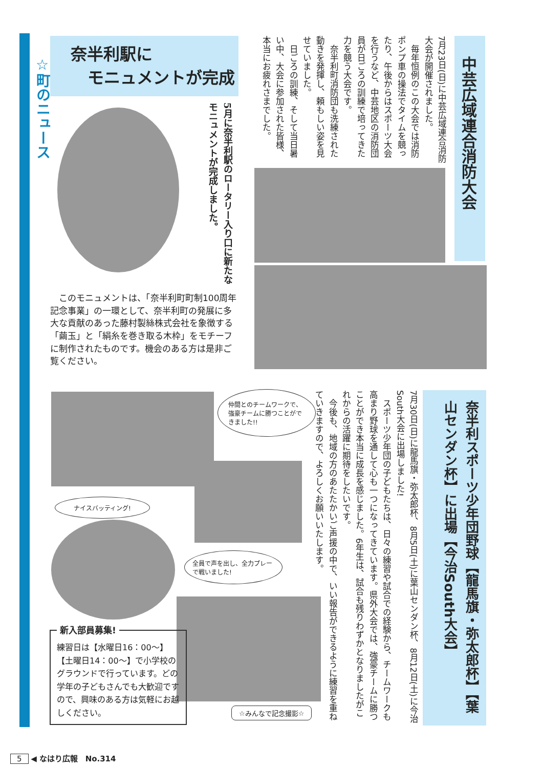☆町のニュース
奈半利駅に
モニュメントが完成
5月に奈半利駅のロータリー入り口に新たなモニュメントが完成しました。
　このモニュメントは、「奈半利町町制100周年記念事業」の一環として、奈半利町の発展に多大な貢献のあった藤村製絲株式会社を象徴する「繭玉」と「絹糸を巻き取る木枠」をモチーフに制作されたものです。機会のある方は是非ご覧ください。
中芸広域連合消防大会
7月23日(日)に中芸広域連合消防大会が開催されました。
　毎年恒例のこの大会では消防ポンプ車の操法でタイムを競ったり、午後からはスポーツ大会を行うなど、中芸地区の消防団員が日ごろの訓練で培ってきた力を競う大会です。
　奈半利町消防団も洗練された動きを発揮し、頼もしい姿を見せていました。
　日ごろの訓練、そして当日暑い中、大会に参加された皆様、本当にお疲れさまでした。
奈半利スポーツ少年団野球【龍馬旗・弥太郎杯】【葉山センダン杯】に出場【今治South大会】
7月30日(日)に龍馬旗・弥太郎杯、8月5日(土)に葉山センダン杯、8月12日(土)に今治South大会に出場しました!
　スポーツ少年団の子どもたちは、日々の練習や試合での経験から、チームワークも高まり野球を通して心も一つになってきています。県外大会では、強豪チームに勝つことができ本当に成長を感じました。6年生は、試合も残りわずかとなりましたがこれからの活躍に期待をしたいです。
　今後も、地域の方のあたたかいご声援の中で、いい報告ができるように練習を重ねていきますので、よろしくお願いいたします。
仲間とのチームワークで、強豪チームに勝つことができました!!
ナイスバッティング!
全員で声を出し、全力プレーで戦いました!
☆みんなで記念撮影☆
新入部員募集!
練習日は【水曜日16：00〜】【土曜日14：00〜】で小学校のグラウンドで行っています。どの学年の子どもさんでも大歓迎ですので、興味のある方は気軽にお越しください。
5 ◀ なはり広報　No.314